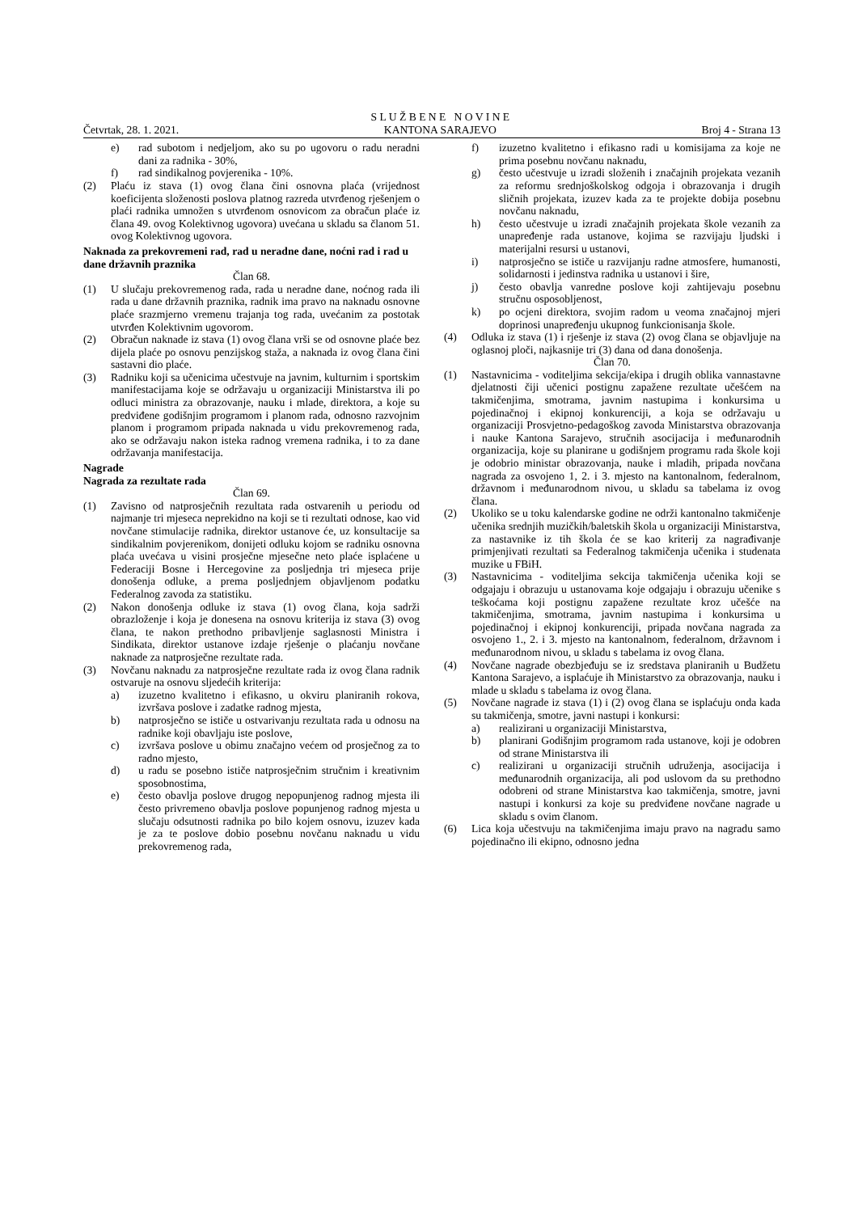Četvrtak, 28. 1. 2021.
S L U Ž B E N E N O V I N E
KANTONA SARAJEVO
Broj 4 - Strana 13
e) rad subotom i nedjeljom, ako su po ugovoru o radu neradni dani za radnika - 30%,
f) rad sindikalnog povjerenika - 10%.
(2) Plaću iz stava (1) ovog člana čini osnovna plaća (vrijednost koeficijenta složenosti poslova platnog razreda utvrđenog rješenjem o plaći radnika umnožen s utvrđenom osnovicom za obračun plaće iz člana 49. ovog Kolektivnog ugovora) uvećana u skladu sa članom 51. ovog Kolektivnog ugovora.
Naknada za prekovremeni rad, rad u neradne dane, noćni rad i rad u dane državnih praznika
Član 68.
(1) U slučaju prekovremenog rada, rada u neradne dane, noćnog rada ili rada u dane državnih praznika, radnik ima pravo na naknadu osnovne plaće srazmjerno vremenu trajanja tog rada, uvećanim za postotak utvrđen Kolektivnim ugovorom.
(2) Obračun naknade iz stava (1) ovog člana vrši se od osnovne plaće bez dijela plaće po osnovu penzijskog staža, a naknada iz ovog člana čini sastavni dio plaće.
(3) Radniku koji sa učenicima učestvuje na javnim, kulturnim i sportskim manifestacijama koje se održavaju u organizaciji Ministarstva ili po odluci ministra za obrazovanje, nauku i mlade, direktora, a koje su predviđene godišnjim programom i planom rada, odnosno razvojnim planom i programom pripada naknada u vidu prekovremenog rada, ako se održavaju nakon isteka radnog vremena radnika, i to za dane održavanja manifestacija.
Nagrade
Nagrada za rezultate rada
Član 69.
(1) Zavisno od natprosječnih rezultata rada ostvarenih u periodu od najmanje tri mjeseca neprekidno na koji se ti rezultati odnose, kao vid novčane stimulacije radnika, direktor ustanove će, uz konsultacije sa sindikalnim povjerenikom, donijeti odluku kojom se radniku osnovna plaća uvećava u visini prosječne mjesečne neto plaće isplaćene u Federaciji Bosne i Hercegovine za posljednja tri mjeseca prije donošenja odluke, a prema posljednjem objavljenom podatku Federalnog zavoda za statistiku.
(2) Nakon donošenja odluke iz stava (1) ovog člana, koja sadrži obrazloženje i koja je donesena na osnovu kriterija iz stava (3) ovog člana, te nakon prethodno pribavljenje saglasnosti Ministra i Sindikata, direktor ustanove izdaje rješenje o plaćanju novčane naknade za natprosječne rezultate rada.
(3) Novčanu naknadu za natprosječne rezultate rada iz ovog člana radnik ostvaruje na osnovu sljedećih kriterija:
a) izuzetno kvalitetno i efikasno, u okviru planiranih rokova, izvršava poslove i zadatke radnog mjesta,
b) natprosječno se ističe u ostvarivanju rezultata rada u odnosu na radnike koji obavljaju iste poslove,
c) izvršava poslove u obimu značajno većem od prosječnog za to radno mjesto,
d) u radu se posebno ističe natprosječnim stručnim i kreativnim sposobnostima,
e) često obavlja poslove drugog nepopunjenog radnog mjesta ili često privremeno obavlja poslove popunjenog radnog mjesta u slučaju odsutnosti radnika po bilo kojem osnovu, izuzev kada je za te poslove dobio posebnu novčanu naknadu u vidu prekovremenog rada,
f) izuzetno kvalitetno i efikasno radi u komisijama za koje ne prima posebnu novčanu naknadu,
g) često učestvuje u izradi složenih i značajnih projekata vezanih za reformu srednjoškolskog odgoja i obrazovanja i drugih sličnih projekata, izuzev kada za te projekte dobija posebnu novčanu naknadu,
h) često učestvuje u izradi značajnih projekata škole vezanih za unapređenje rada ustanove, kojima se razvijaju ljudski i materijalni resursi u ustanovi,
i) natprosječno se ističe u razvijanju radne atmosfere, humanosti, solidarnosti i jedinstva radnika u ustanovi i šire,
j) često obavlja vanredne poslove koji zahtijevaju posebnu stručnu osposobljenost,
k) po ocjeni direktora, svojim radom u veoma značajnoj mjeri doprinosi unapređenju ukupnog funkcionisanja škole.
(4) Odluka iz stava (1) i rješenje iz stava (2) ovog člana se objavljuje na oglasnoj ploči, najkasnije tri (3) dana od dana donošenja.
Član 70.
(1) Nastavnicima - voditeljima sekcija/ekipa i drugih oblika vannastavne djelatnosti čiji učenici postignu zapažene rezultate učešćem na takmičenjima, smotrama, javnim nastupima i konkursima u pojedinačnoj i ekipnoj konkurenciji, a koja se održavaju u organizaciji Prosvjetno-pedagoškog zavoda Ministarstva obrazovanja i nauke Kantona Sarajevo, stručnih asocijacija i međunarodnih organizacija, koje su planirane u godišnjem programu rada škole koji je odobrio ministar obrazovanja, nauke i mladih, pripada novčana nagrada za osvojeno 1, 2. i 3. mjesto na kantonalnom, federalnom, državnom i međunarodnom nivou, u skladu sa tabelama iz ovog člana.
(2) Ukoliko se u toku kalendarske godine ne održi kantonalno takmičenje učenika srednjih muzičkih/baletskih škola u organizaciji Ministarstva, za nastavnike iz tih škola će se kao kriterij za nagrađivanje primjenjivati rezultati sa Federalnog takmičenja učenika i studenata muzike u FBiH.
(3) Nastavnicima - voditeljima sekcija takmičenja učenika koji se odgajaju i obrazuju u ustanovama koje odgajaju i obrazuju učenike s teškoćama koji postignu zapažene rezultate kroz učešće na takmičenjima, smotrama, javnim nastupima i konkursima u pojedinačnoj i ekipnoj konkurenciji, pripada novčana nagrada za osvojeno 1., 2. i 3. mjesto na kantonalnom, federalnom, državnom i međunarodnom nivou, u skladu s tabelama iz ovog člana.
(4) Novčane nagrade obezbjeđuju se iz sredstava planiranih u Budžetu Kantona Sarajevo, a isplaćuje ih Ministarstvo za obrazovanja, nauku i mlade u skladu s tabelama iz ovog člana.
(5) Novčane nagrade iz stava (1) i (2) ovog člana se isplaćuju onda kada su takmičenja, smotre, javni nastupi i konkursi:
a) realizirani u organizaciji Ministarstva,
b) planirani Godišnjim programom rada ustanove, koji je odobren od strane Ministarstva ili
c) realizirani u organizaciji stručnih udruženja, asocijacija i međunarodnih organizacija, ali pod uslovom da su prethodno odobreni od strane Ministarstva kao takmičenja, smotre, javni nastupi i konkursi za koje su predviđene novčane nagrade u skladu s ovim članom.
(6) Lica koja učestvuju na takmičenjima imaju pravo na nagradu samo pojedinačno ili ekipno, odnosno jedna